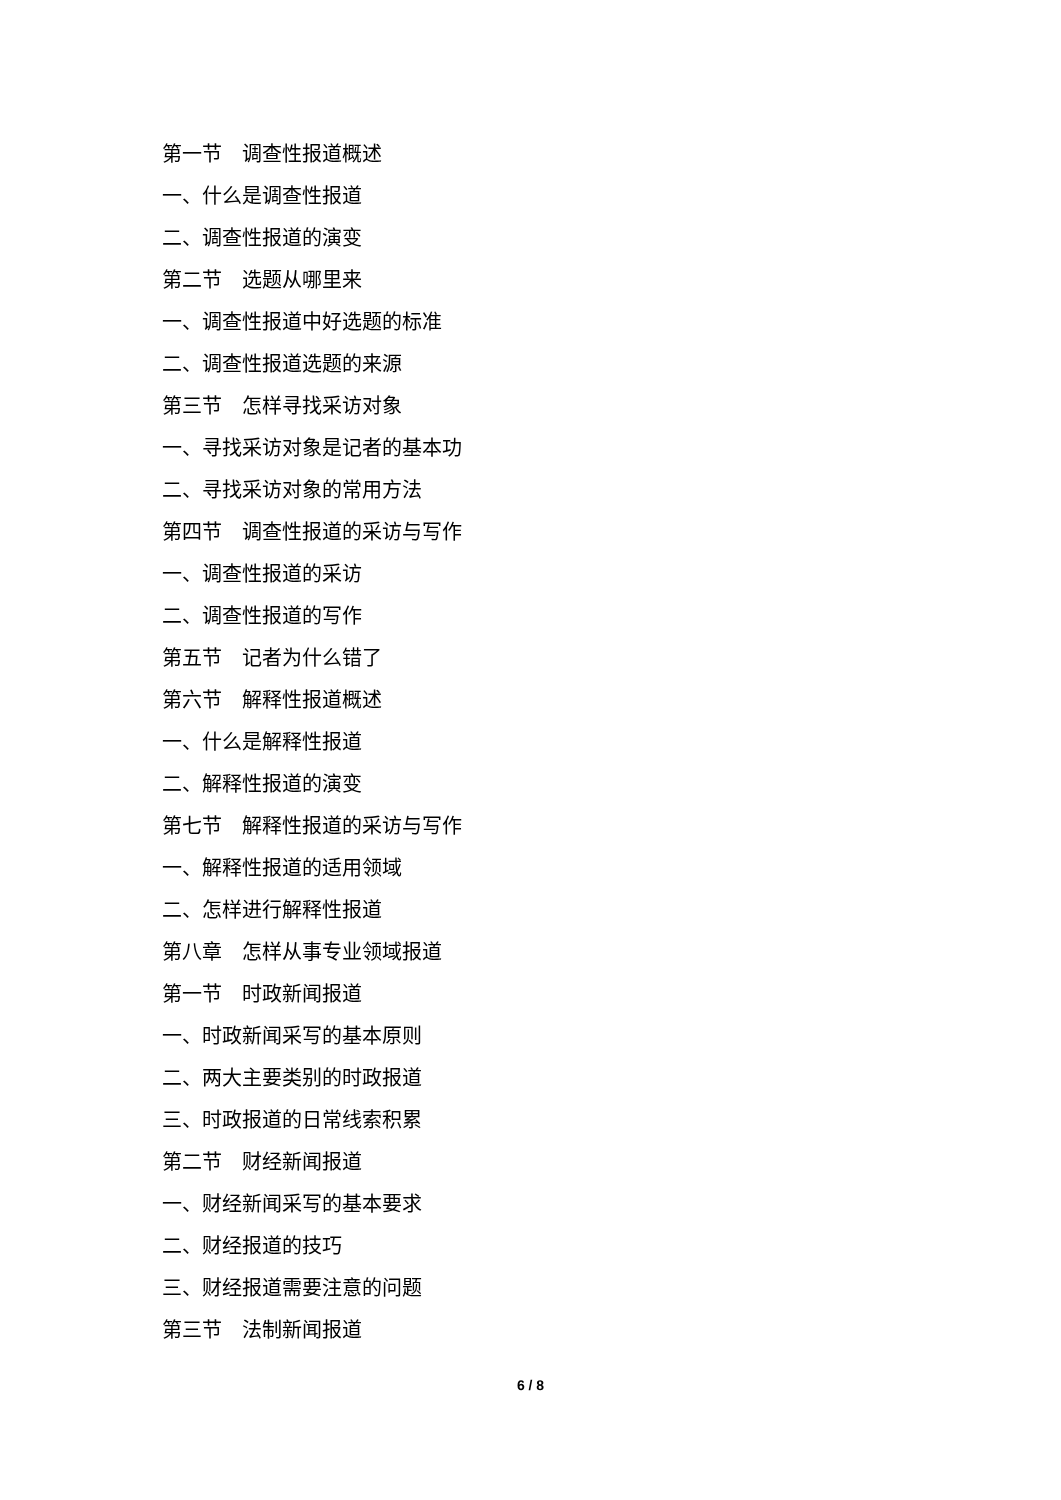第一节　调查性报道概述
一、什么是调查性报道
二、调查性报道的演变
第二节　选题从哪里来
一、调查性报道中好选题的标准
二、调查性报道选题的来源
第三节　怎样寻找采访对象
一、寻找采访对象是记者的基本功
二、寻找采访对象的常用方法
第四节　调查性报道的采访与写作
一、调查性报道的采访
二、调查性报道的写作
第五节　记者为什么错了
第六节　解释性报道概述
一、什么是解释性报道
二、解释性报道的演变
第七节　解释性报道的采访与写作
一、解释性报道的适用领域
二、怎样进行解释性报道
第八章　怎样从事专业领域报道
第一节　时政新闻报道
一、时政新闻采写的基本原则
二、两大主要类别的时政报道
三、时政报道的日常线索积累
第二节　财经新闻报道
一、财经新闻采写的基本要求
二、财经报道的技巧
三、财经报道需要注意的问题
第三节　法制新闻报道
6 / 8